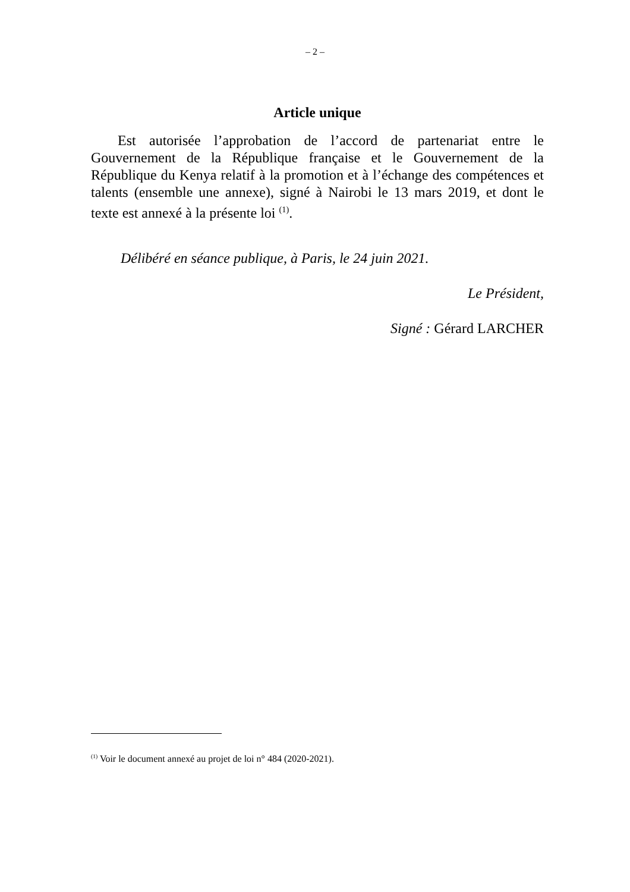– 2 –
Article unique
Est autorisée l’approbation de l’accord de partenariat entre le Gouvernement de la République française et le Gouvernement de la République du Kenya relatif à la promotion et à l’échange des compétences et talents (ensemble une annexe), signé à Nairobi le 13 mars 2019, et dont le texte est annexé à la présente loi <sup>(1)</sup>.
Délibéré en séance publique, à Paris, le 24 juin 2021.
Le Président,
Signé : Gérard LARCHER
<sup>(1)</sup> Voir le document annexé au projet de loi n° 484 (2020-2021).